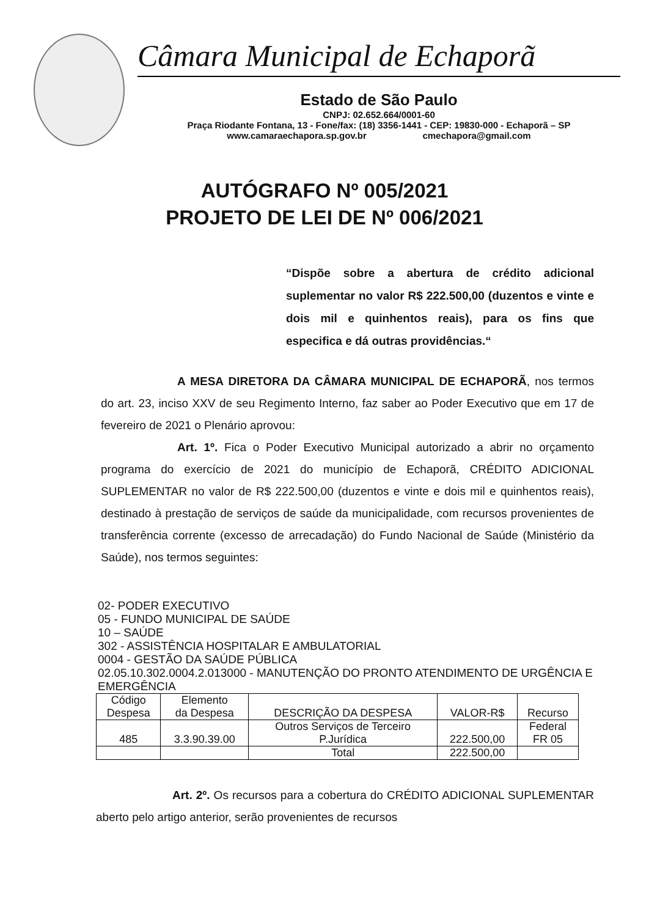Câmara Municipal de Echaporã
Estado de São Paulo
CNPJ: 02.652.664/0001-60
Praça Riodante Fontana, 13 - Fone/fax: (18) 3356-1441 - CEP: 19830-000 - Echaporã – SP
www.camaraechapora.sp.gov.br cmechapora@gmail.com
AUTÓGRAFO Nº 005/2021
PROJETO DE LEI DE Nº 006/2021
“Dispõe sobre a abertura de crédito adicional suplementar no valor R$ 222.500,00 (duzentos e vinte e dois mil e quinhentos reais), para os fins que especifica e dá outras providências.“
A MESA DIRETORA DA CÂMARA MUNICIPAL DE ECHAPORÃ, nos termos do art. 23, inciso XXV de seu Regimento Interno, faz saber ao Poder Executivo que em 17 de fevereiro de 2021 o Plenário aprovou:
Art. 1º. Fica o Poder Executivo Municipal autorizado a abrir no orçamento programa do exercício de 2021 do município de Echaporã, CRÉDITO ADICIONAL SUPLEMENTAR no valor de R$ 222.500,00 (duzentos e vinte e dois mil e quinhentos reais), destinado à prestação de serviços de saúde da municipalidade, com recursos provenientes de transferência corrente (excesso de arrecadação) do Fundo Nacional de Saúde (Ministério da Saúde), nos termos seguintes:
02- PODER EXECUTIVO
05 - FUNDO MUNICIPAL DE SAÚDE
10 – SAÚDE
302 - ASSISTÊNCIA HOSPITALAR E AMBULATORIAL
0004 - GESTÃO DA SAÚDE PÚBLICA
02.05.10.302.0004.2.013000 - MANUTENÇÃO DO PRONTO ATENDIMENTO DE URGÊNCIA E EMERGÊNCIA
| Código Despesa | Elemento da Despesa | DESCRIÇÃO DA DESPESA | VALOR-R$ | Recurso |
| --- | --- | --- | --- | --- |
| 485 | 3.3.90.39.00 | Outros Serviços de Terceiro P.Jurídica | 222.500,00 | Federal FR 05 |
| | | Total | 222.500,00 | |
Art. 2º. Os recursos para a cobertura do CRÉDITO ADICIONAL SUPLEMENTAR aberto pelo artigo anterior, serão provenientes de recursos